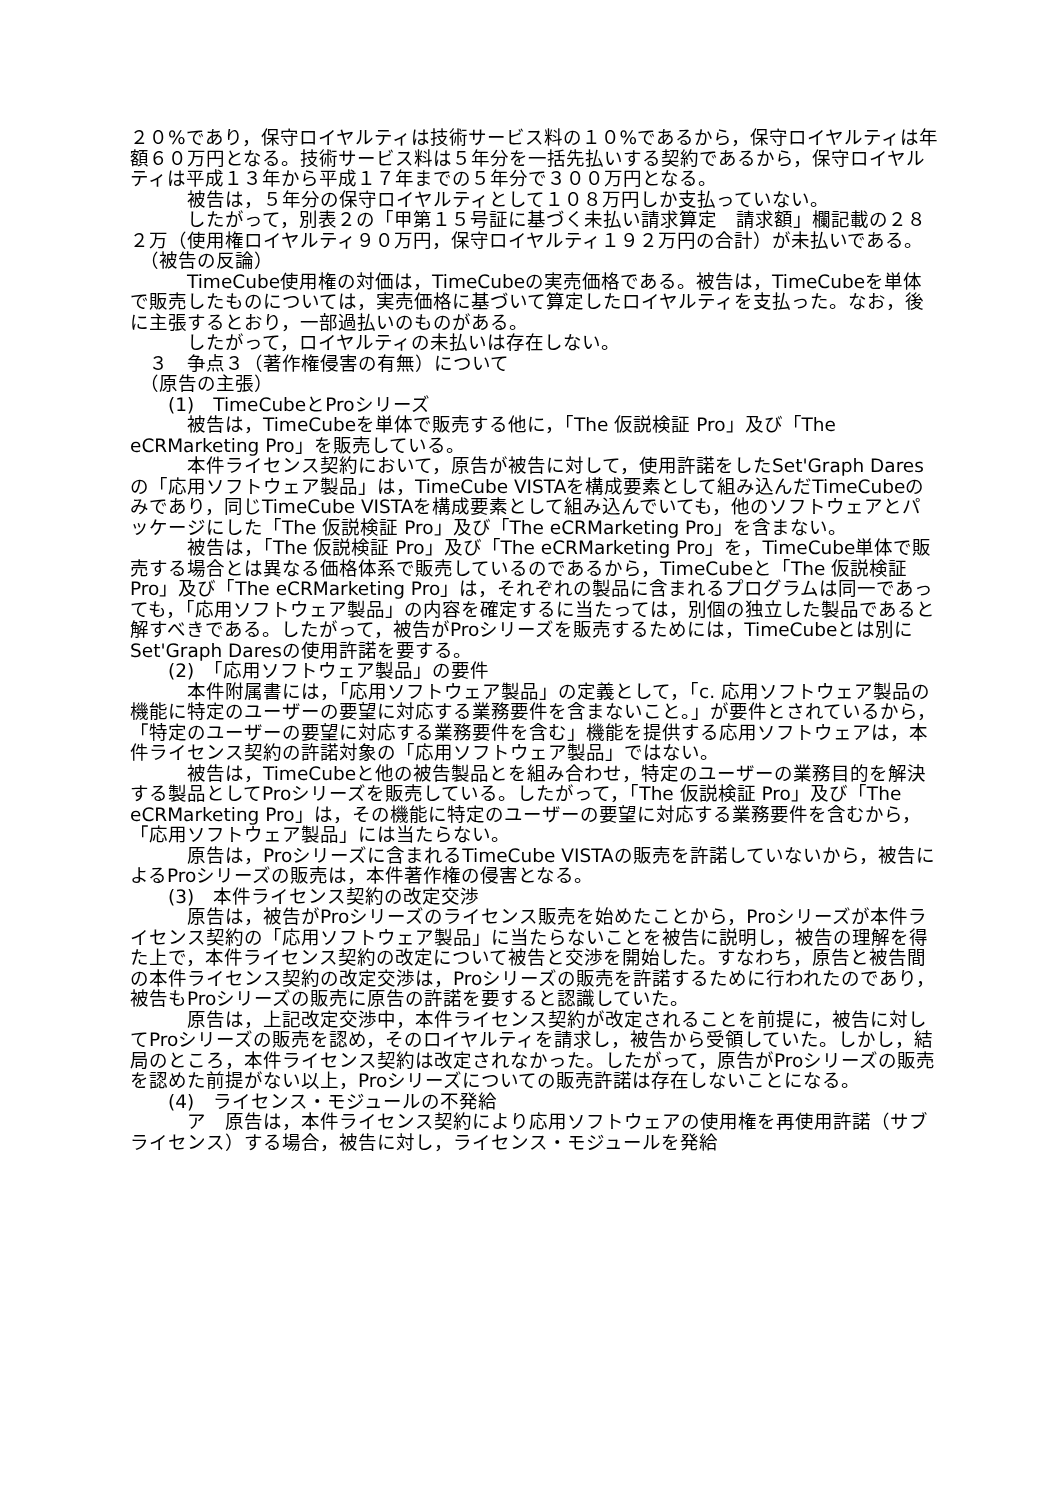２０%であり，保守ロイヤルティは技術サービス料の１０%であるから，保守ロイヤルティは年額６０万円となる。技術サービス料は５年分を一括先払いする契約であるから，保守ロイヤルティは平成１３年から平成１７年までの５年分で３００万円となる。
　　　被告は，５年分の保守ロイヤルティとして１０８万円しか支払っていない。
　　　したがって，別表２の「甲第１５号証に基づく未払い請求算定　請求額」欄記載の２８２万（使用権ロイヤルティ９０万円，保守ロイヤルティ１９２万円の合計）が未払いである。
　（被告の反論）
　　　TimeCube使用権の対価は，TimeCubeの実売価格である。被告は，TimeCubeを単体で販売したものについては，実売価格に基づいて算定したロイヤルティを支払った。なお，後に主張するとおり，一部過払いのものがある。
　　　したがって，ロイヤルティの未払いは存在しない。
　３　争点３（著作権侵害の有無）について
　（原告の主張）
　　(1)　TimeCubeとProシリーズ
　　　被告は，TimeCubeを単体で販売する他に，「The 仮説検証 Pro」及び「The eCRMarketing Pro」を販売している。
　　　本件ライセンス契約において，原告が被告に対して，使用許諾をしたSet'Graph Daresの「応用ソフトウェア製品」は，TimeCube VISTAを構成要素として組み込んだTimeCubeのみであり，同じTimeCube VISTAを構成要素として組み込んでいても，他のソフトウェアとパッケージにした「The 仮説検証 Pro」及び「The eCRMarketing Pro」を含まない。
　　　被告は，「The 仮説検証 Pro」及び「The eCRMarketing Pro」を，TimeCube単体で販売する場合とは異なる価格体系で販売しているのであるから，TimeCubeと「The 仮説検証 Pro」及び「The eCRMarketing Pro」は，それぞれの製品に含まれるプログラムは同一であっても，「応用ソフトウェア製品」の内容を確定するに当たっては，別個の独立した製品であると解すべきである。したがって，被告がProシリーズを販売するためには，TimeCubeとは別にSet'Graph Daresの使用許諾を要する。
　　(2)　「応用ソフトウェア製品」の要件
　　　本件附属書には，「応用ソフトウェア製品」の定義として，「c. 応用ソフトウェア製品の機能に特定のユーザーの要望に対応する業務要件を含まないこと。」が要件とされているから，「特定のユーザーの要望に対応する業務要件を含む」機能を提供する応用ソフトウェアは，本件ライセンス契約の許諾対象の「応用ソフトウェア製品」ではない。
　　　被告は，TimeCubeと他の被告製品とを組み合わせ，特定のユーザーの業務目的を解決する製品としてProシリーズを販売している。したがって，「The 仮説検証 Pro」及び「The eCRMarketing Pro」は，その機能に特定のユーザーの要望に対応する業務要件を含むから，「応用ソフトウェア製品」には当たらない。
　　　原告は，Proシリーズに含まれるTimeCube VISTAの販売を許諾していないから，被告によるProシリーズの販売は，本件著作権の侵害となる。
　　(3)　本件ライセンス契約の改定交渉
　　　原告は，被告がProシリーズのライセンス販売を始めたことから，Proシリーズが本件ライセンス契約の「応用ソフトウェア製品」に当たらないことを被告に説明し，被告の理解を得た上で，本件ライセンス契約の改定について被告と交渉を開始した。すなわち，原告と被告間の本件ライセンス契約の改定交渉は，Proシリーズの販売を許諾するために行われたのであり，被告もProシリーズの販売に原告の許諾を要すると認識していた。
　　　原告は，上記改定交渉中，本件ライセンス契約が改定されることを前提に，被告に対してProシリーズの販売を認め，そのロイヤルティを請求し，被告から受領していた。しかし，結局のところ，本件ライセンス契約は改定されなかった。したがって，原告がProシリーズの販売を認めた前提がない以上，Proシリーズについての販売許諾は存在しないことになる。
　　(4)　ライセンス・モジュールの不発給
　　　ア　原告は，本件ライセンス契約により応用ソフトウェアの使用権を再使用許諾（サブライセンス）する場合，被告に対し，ライセンス・モジュールを発給